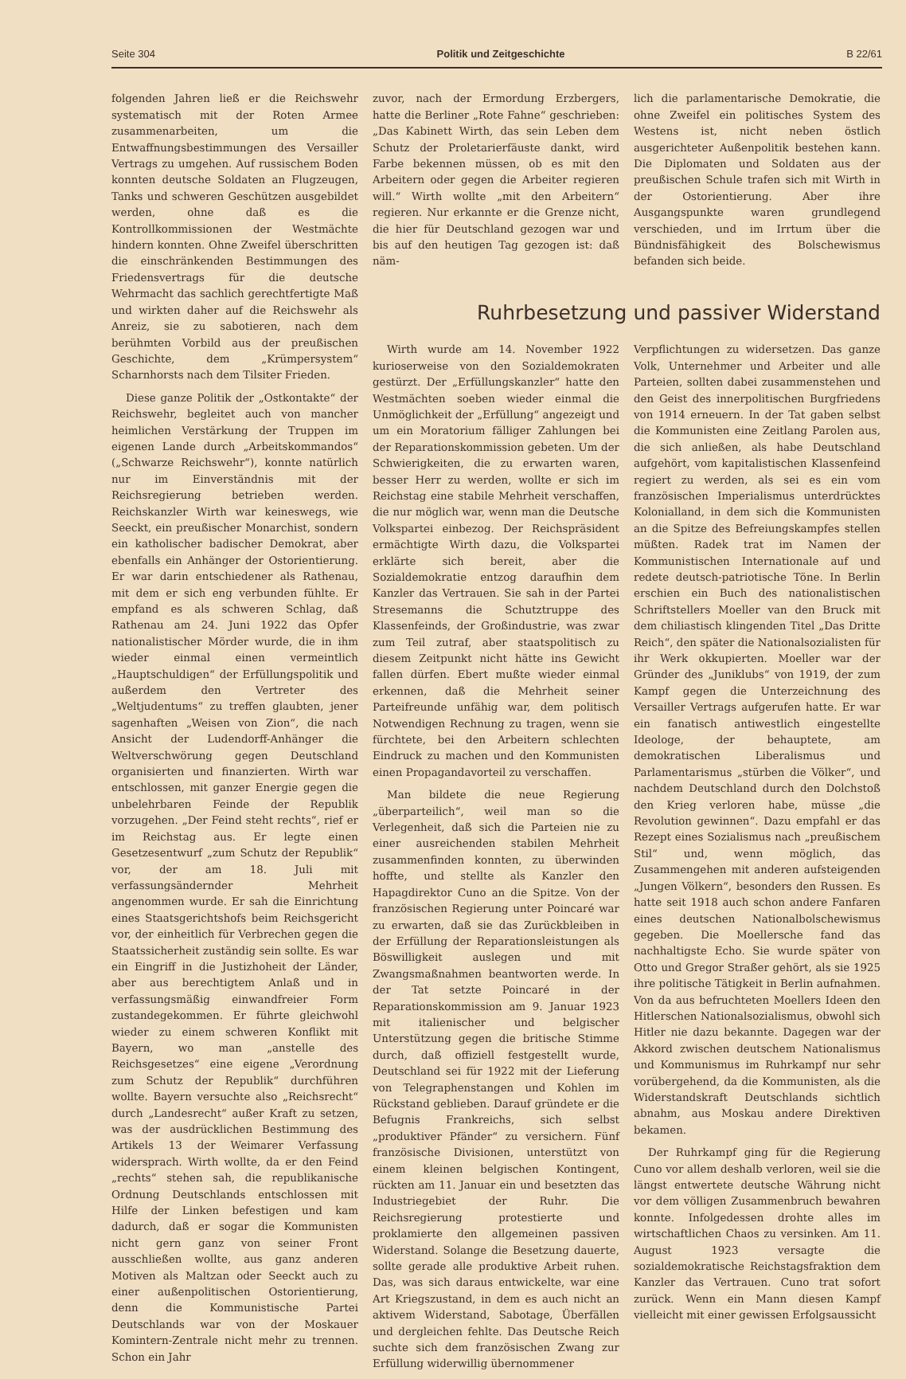Seite 304 Politik und Zeitgeschichte B 22/61
folgenden Jahren ließ er die Reichswehr systematisch mit der Roten Armee zusammenarbeiten, um die Entwaffnungsbestimmungen des Versailler Vertrags zu umgehen. Auf russischem Boden konnten deutsche Soldaten an Flugzeugen, Tanks und schweren Geschützen ausgebildet werden, ohne daß es die Kontrollkommissionen der Westmächte hindern konnten. Ohne Zweifel überschritten die einschränkenden Bestimmungen des Friedensvertrags für die deutsche Wehrmacht das sachlich gerechtfertigte Maß und wirkten daher auf die Reichswehr als Anreiz, sie zu sabotieren, nach dem berühmten Vorbild aus der preußischen Geschichte, dem „Krümpersystem“ Scharnhorsts nach dem Tilsiter Frieden.
Diese ganze Politik der „Ostkontakte“ der Reichswehr, begleitet auch von mancher heimlichen Verstärkung der Truppen im eigenen Lande durch „Arbeitskommandos“ („Schwarze Reichswehr“), konnte natürlich nur im Einverständnis mit der Reichsregierung betrieben werden. Reichskanzler Wirth war keineswegs, wie Seeckt, ein preußischer Monarchist, sondern ein katholischer badischer Demokrat, aber ebenfalls ein Anhänger der Ostorientierung. Er war darin entschiedener als Rathenau, mit dem er sich eng verbunden fühlte. Er empfand es als schweren Schlag, daß Rathenau am 24. Juni 1922 das Opfer nationalistischer Mörder wurde, die in ihm wieder einmal einen vermeintlich „Hauptschuldigen“ der Erfüllungspolitik und außerdem den Vertreter des „Weltjudentums“ zu treffen glaubten, jener sagenhaften „Weisen von Zion“, die nach Ansicht der Ludendorff-Anhänger die Weltverschwörung gegen Deutschland organisierten und finanzierten. Wirth war entschlossen, mit ganzer Energie gegen die unbelehrbaren Feinde der Republik vorzugehen. „Der Feind steht rechts“, rief er im Reichstag aus. Er legte einen Gesetzesentwurf „zum Schutz der Republik“ vor, der am 18. Juli mit verfassungsändernder Mehrheit angenommen wurde. Er sah die Einrichtung eines Staatsgerichtshofs beim Reichsgericht vor, der einheitlich für Verbrechen gegen die Staatssicherheit zuständig sein sollte. Es war ein Eingriff in die Justizhoheit der Länder, aber aus berechtigtem Anlaß und in verfassungsmäßig einwandfreier Form zustandegekommen. Er führte gleichwohl wieder zu einem schweren Konflikt mit Bayern, wo man „anstelle des Reichsgesetzes“ eine eigene „Verordnung zum Schutz der Republik“ durchführen wollte. Bayern versuchte also „Reichsrecht“ durch „Landesrecht“ außer Kraft zu setzen, was der ausdrücklichen Bestimmung des Artikels 13 der Weimarer Verfassung widersprach. Wirth wollte, da er den Feind „rechts“ stehen sah, die republikanische Ordnung Deutschlands entschlossen mit Hilfe der Linken befestigen und kam dadurch, daß er sogar die Kommunisten nicht gern ganz von seiner Front ausschließen wollte, aus ganz anderen Motiven als Maltzan oder Seeckt auch zu einer außenpolitischen Ostorientierung, denn die Kommunistische Partei Deutschlands war von der Moskauer Komintern-Zentrale nicht mehr zu trennen. Schon ein Jahr
zuvor, nach der Ermordung Erzbergers, hatte die Berliner „Rote Fahne“ geschrieben: „Das Kabinett Wirth, das sein Leben dem Schutz der Proletarierfäuste dankt, wird Farbe bekennen müssen, ob es mit den Arbeitern oder gegen die Arbeiter regieren will.“ Wirth wollte „mit den Arbeitern“ regieren. Nur erkannte er die Grenze nicht, die hier für Deutschland gezogen war und bis auf den heutigen Tag gezogen ist: daß näm-
lich die parlamentarische Demokratie, die ohne Zweifel ein politisches System des Westens ist, nicht neben östlich ausgerichteter Außenpolitik bestehen kann. Die Diplomaten und Soldaten aus der preußischen Schule trafen sich mit Wirth in der Ostorientierung. Aber ihre Ausgangspunkte waren grundlegend verschieden, und im Irrtum über die Bündnisfähigkeit des Bolschewismus befanden sich beide.
Ruhrbesetzung und passiver Widerstand
Wirth wurde am 14. November 1922 kurioserweise von den Sozialdemokraten gestürzt. Der „Erfüllungskanzler“ hatte den Westmächten soeben wieder einmal die Unmöglichkeit der „Erfüllung“ angezeigt und um ein Moratorium fälliger Zahlungen bei der Reparationskommission gebeten. Um der Schwierigkeiten, die zu erwarten waren, besser Herr zu werden, wollte er sich im Reichstag eine stabile Mehrheit verschaffen, die nur möglich war, wenn man die Deutsche Volkspartei einbezog. Der Reichspräsident ermächtigte Wirth dazu, die Volkspartei erklärte sich bereit, aber die Sozialdemokratie entzog daraufhin dem Kanzler das Vertrauen. Sie sah in der Partei Stresemanns die Schutztruppe des Klassenfeinds, der Großindustrie, was zwar zum Teil zutraf, aber staatspolitisch zu diesem Zeitpunkt nicht hätte ins Gewicht fallen dürfen. Ebert mußte wieder einmal erkennen, daß die Mehrheit seiner Parteifreunde unfähig war, dem politisch Notwendigen Rechnung zu tragen, wenn sie fürchtete, bei den Arbeitern schlechten Eindruck zu machen und den Kommunisten einen Propagandavorteil zu verschaffen.
Man bildete die neue Regierung „überparteilich“, weil man so die Verlegenheit, daß sich die Parteien nie zu einer ausreichenden stabilen Mehrheit zusammenfinden konnten, zu überwinden hoffte, und stellte als Kanzler den Hapagdirektor Cuno an die Spitze. Von der französischen Regierung unter Poincaré war zu erwarten, daß sie das Zurückbleiben in der Erfüllung der Reparationsleistungen als Böswilligkeit auslegen und mit Zwangsmaßnahmen beantworten werde. In der Tat setzte Poincaré in der Reparationskommission am 9. Januar 1923 mit italienischer und belgischer Unterstützung gegen die britische Stimme durch, daß offiziell festgestellt wurde, Deutschland sei für 1922 mit der Lieferung von Telegraphenstangen und Kohlen im Rückstand geblieben. Darauf gründete er die Befugnis Frankreichs, sich selbst „produktiver Pfänder“ zu versichern. Fünf französische Divisionen, unterstützt von einem kleinen belgischen Kontingent, rückten am 11. Januar ein und besetzten das Industriegebiet der Ruhr. Die Reichsregierung protestierte und proklamierte den allgemeinen passiven Widerstand. Solange die Besetzung dauerte, sollte gerade alle produktive Arbeit ruhen. Das, was sich daraus entwickelte, war eine Art Kriegszustand, in dem es auch nicht an aktivem Widerstand, Sabotage, Überfällen und dergleichen fehlte. Das Deutsche Reich suchte sich dem französischen Zwang zur Erfüllung widerwillig übernommener
Verpflichtungen zu widersetzen. Das ganze Volk, Unternehmer und Arbeiter und alle Parteien, sollten dabei zusammenstehen und den Geist des innerpolitischen Burgfriedens von 1914 erneuern. In der Tat gaben selbst die Kommunisten eine Zeitlang Parolen aus, die sich anließen, als habe Deutschland aufgehört, vom kapitalistischen Klassenfeind regiert zu werden, als sei es ein vom französischen Imperialismus unterdrücktes Kolonialland, in dem sich die Kommunisten an die Spitze des Befreiungskampfes stellen müßten. Radek trat im Namen der Kommunistischen Internationale auf und redete deutsch-patriotische Töne. In Berlin erschien ein Buch des nationalistischen Schriftstellers Moeller van den Bruck mit dem chiliastisch klingenden Titel „Das Dritte Reich“, den später die Nationalsozialisten für ihr Werk okkupierten. Moeller war der Gründer des „Juniklubs“ von 1919, der zum Kampf gegen die Unterzeichnung des Versailler Vertrags aufgerufen hatte. Er war ein fanatisch antiwestlich eingestellte Ideologe, der behauptete, am demokratischen Liberalismus und Parlamentarismus „stürben die Völker“, und nachdem Deutschland durch den Dolchstoß den Krieg verloren habe, müsse „die Revolution gewinnen“. Dazu empfahl er das Rezept eines Sozialismus nach „preußischem Stil“ und, wenn möglich, das Zusammengehen mit anderen aufsteigenden „Jungen Völkern“, besonders den Russen. Es hatte seit 1918 auch schon andere Fanfaren eines deutschen Nationalbolschewismus gegeben. Die Moellersche fand das nachhaltigste Echo. Sie wurde später von Otto und Gregor Straßer gehört, als sie 1925 ihre politische Tätigkeit in Berlin aufnahmen. Von da aus befruchteten Moellers Ideen den Hitlerschen Nationalsozialismus, obwohl sich Hitler nie dazu bekannte. Dagegen war der Akkord zwischen deutschem Nationalismus und Kommunismus im Ruhrkampf nur sehr vorübergehend, da die Kommunisten, als die Widerstandskraft Deutschlands sichtlich abnahm, aus Moskau andere Direktiven bekamen.
Der Ruhrkampf ging für die Regierung Cuno vor allem deshalb verloren, weil sie die längst entwertete deutsche Währung nicht vor dem völligen Zusammenbruch bewahren konnte. Infolgedessen drohte alles im wirtschaftlichen Chaos zu versinken. Am 11. August 1923 versagte die sozialdemokratische Reichstagsfraktion dem Kanzler das Vertrauen. Cuno trat sofort zurück. Wenn ein Mann diesen Kampf vielleicht mit einer gewissen Erfolgsaussicht